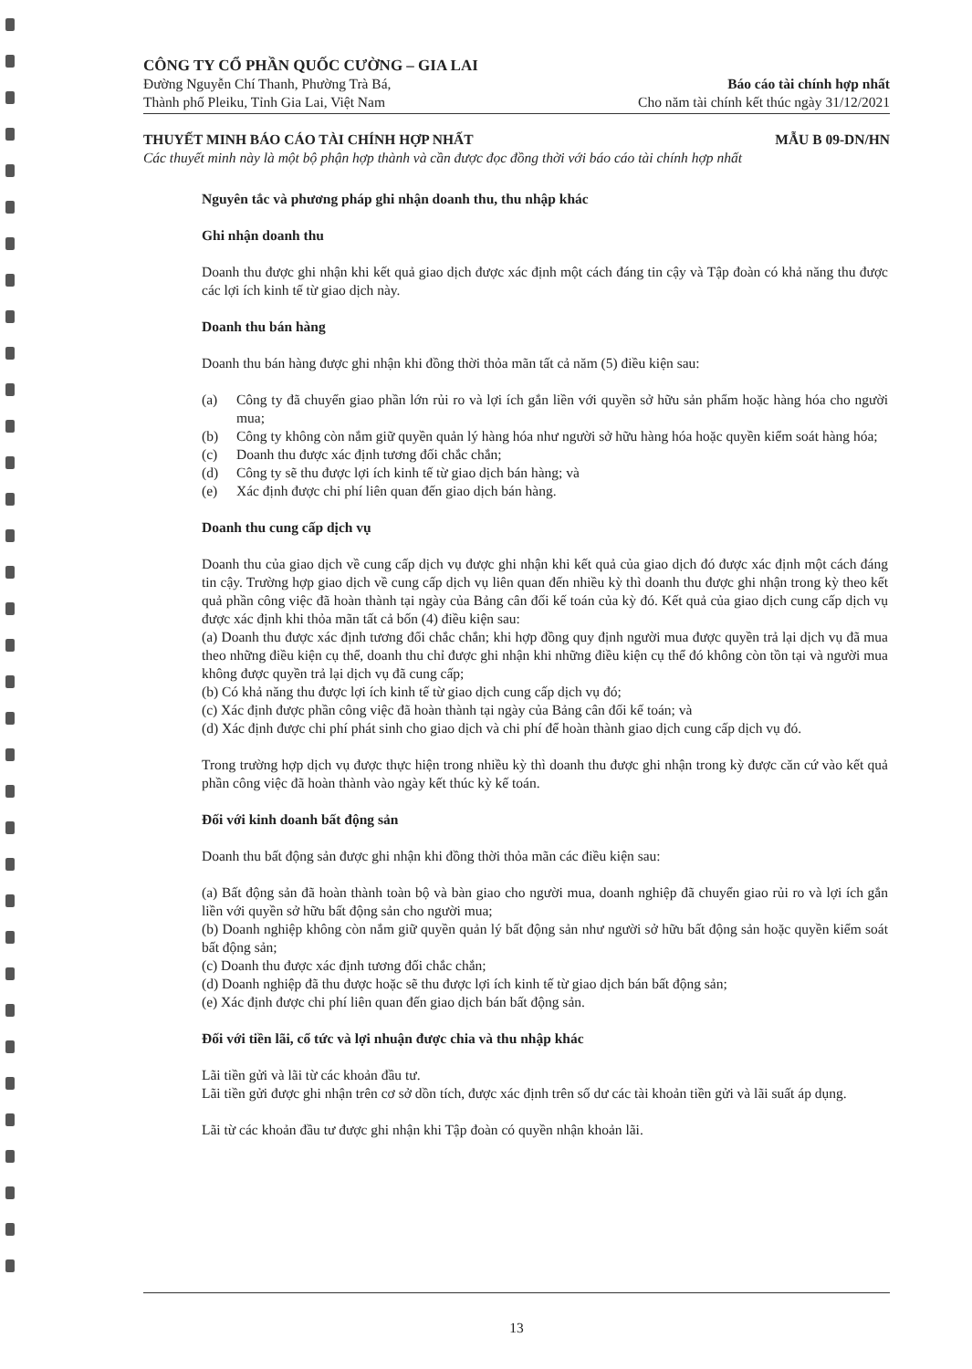CÔNG TY CỔ PHẦN QUỐC CƯỜNG – GIA LAI
Đường Nguyễn Chí Thanh, Phường Trà Bá, Báo cáo tài chính hợp nhất
Thành phố Pleiku, Tỉnh Gia Lai, Việt Nam Cho năm tài chính kết thúc ngày 31/12/2021
THUYẾT MINH BÁO CÁO TÀI CHÍNH HỢP NHẤT MẪU B 09-DN/HN
Các thuyết minh này là một bộ phận hợp thành và cần được đọc đồng thời với báo cáo tài chính hợp nhất
Nguyên tắc và phương pháp ghi nhận doanh thu, thu nhập khác
Ghi nhận doanh thu
Doanh thu được ghi nhận khi kết quả giao dịch được xác định một cách đáng tin cậy và Tập đoàn có khả năng thu được các lợi ích kinh tế từ giao dịch này.
Doanh thu bán hàng
Doanh thu bán hàng được ghi nhận khi đồng thời thỏa mãn tất cả năm (5) điều kiện sau:
(a) Công ty đã chuyển giao phần lớn rủi ro và lợi ích gắn liền với quyền sở hữu sản phẩm hoặc hàng hóa cho người mua;
(b) Công ty không còn nắm giữ quyền quản lý hàng hóa như người sở hữu hàng hóa hoặc quyền kiểm soát hàng hóa;
(c) Doanh thu được xác định tương đối chắc chắn;
(d) Công ty sẽ thu được lợi ích kinh tế từ giao dịch bán hàng; và
(e) Xác định được chi phí liên quan đến giao dịch bán hàng.
Doanh thu cung cấp dịch vụ
Doanh thu của giao dịch về cung cấp dịch vụ được ghi nhận khi kết quả của giao dịch đó được xác định một cách đáng tin cậy. Trường hợp giao dịch về cung cấp dịch vụ liên quan đến nhiều kỳ thì doanh thu được ghi nhận trong kỳ theo kết quả phần công việc đã hoàn thành tại ngày của Bảng cân đối kế toán của kỳ đó. Kết quả của giao dịch cung cấp dịch vụ được xác định khi thỏa mãn tất cả bốn (4) điều kiện sau:
(a) Doanh thu được xác định tương đối chắc chắn; khi hợp đồng quy định người mua được quyền trả lại dịch vụ đã mua theo những điều kiện cụ thể, doanh thu chỉ được ghi nhận khi những điều kiện cụ thể đó không còn tồn tại và người mua không được quyền trả lại dịch vụ đã cung cấp;
(b) Có khả năng thu được lợi ích kinh tế từ giao dịch cung cấp dịch vụ đó;
(c) Xác định được phần công việc đã hoàn thành tại ngày của Bảng cân đối kế toán; và
(d) Xác định được chi phí phát sinh cho giao dịch và chi phí để hoàn thành giao dịch cung cấp dịch vụ đó.
Trong trường hợp dịch vụ được thực hiện trong nhiều kỳ thì doanh thu được ghi nhận trong kỳ được căn cứ vào kết quả phần công việc đã hoàn thành vào ngày kết thúc kỳ kế toán.
Đối với kinh doanh bất động sản
Doanh thu bất động sản được ghi nhận khi đồng thời thỏa mãn các điều kiện sau:
(a) Bất động sản đã hoàn thành toàn bộ và bàn giao cho người mua, doanh nghiệp đã chuyển giao rủi ro và lợi ích gắn liền với quyền sở hữu bất động sản cho người mua;
(b) Doanh nghiệp không còn nắm giữ quyền quản lý bất động sản như người sở hữu bất động sản hoặc quyền kiểm soát bất động sản;
(c) Doanh thu được xác định tương đối chắc chắn;
(d) Doanh nghiệp đã thu được hoặc sẽ thu được lợi ích kinh tế từ giao dịch bán bất động sản;
(e) Xác định được chi phí liên quan đến giao dịch bán bất động sản.
Đối với tiền lãi, cổ tức và lợi nhuận được chia và thu nhập khác
Lãi tiền gửi và lãi từ các khoản đầu tư.
Lãi tiền gửi được ghi nhận trên cơ sở dồn tích, được xác định trên số dư các tài khoản tiền gửi và lãi suất áp dụng.
Lãi từ các khoản đầu tư được ghi nhận khi Tập đoàn có quyền nhận khoản lãi.
13